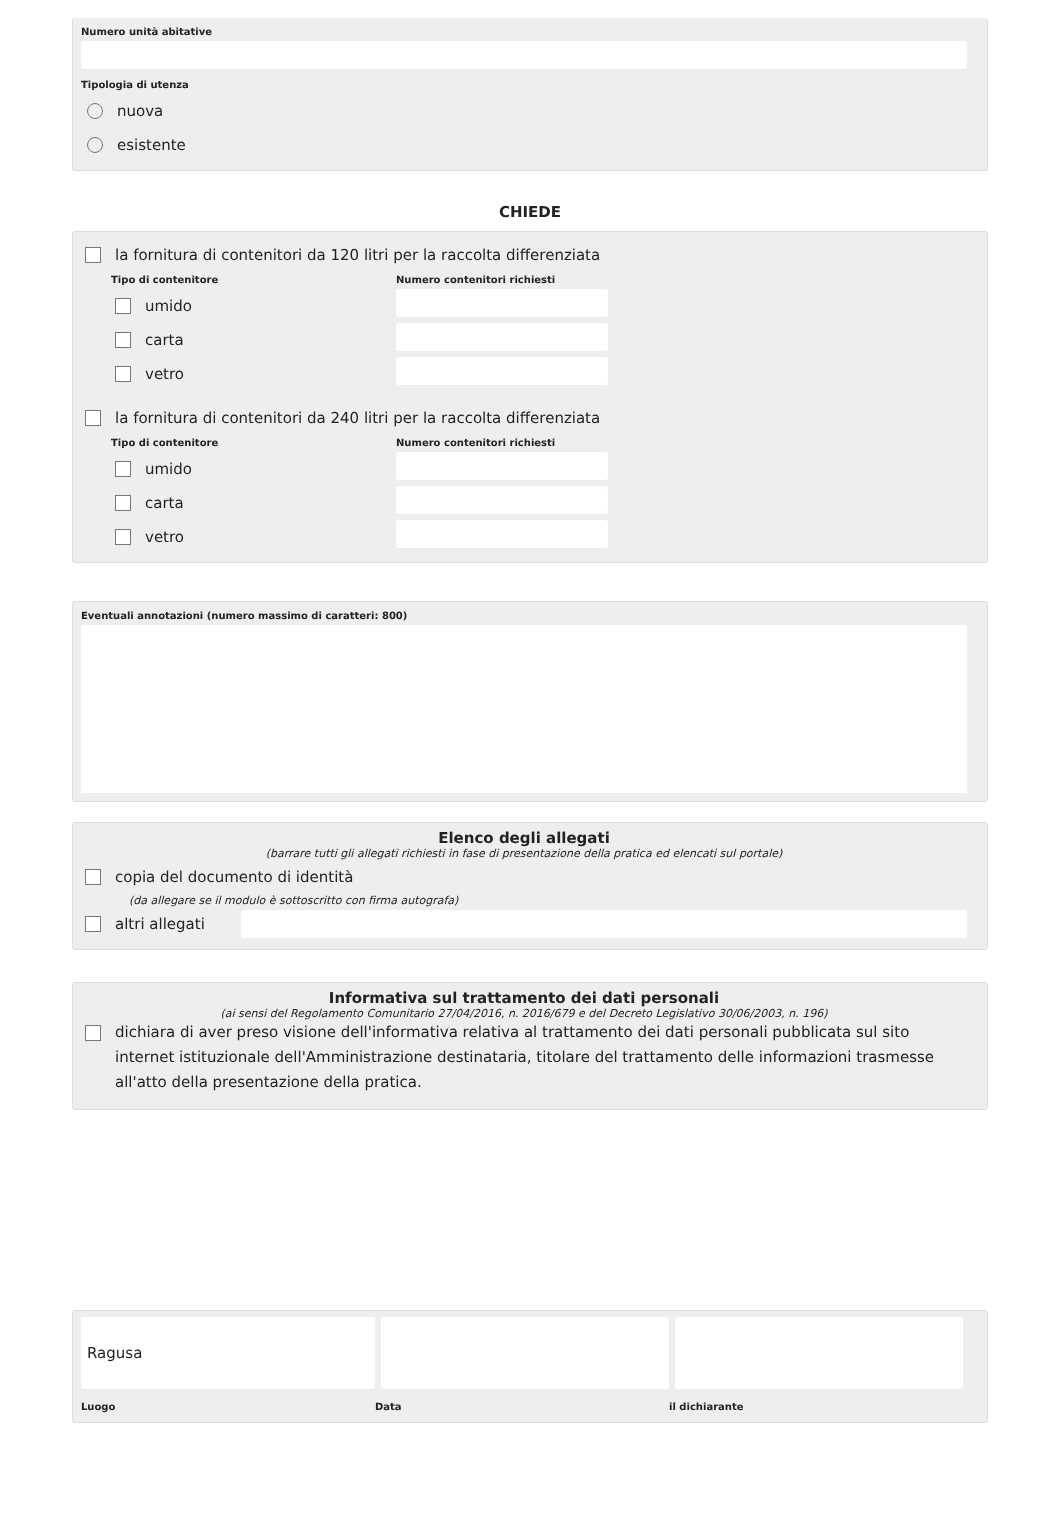Numero unità abitative
Tipologia di utenza
nuova
esistente
CHIEDE
la fornitura di contenitori da 120 litri per la raccolta differenziata
Tipo di contenitore
umido
carta
vetro
Numero contenitori richiesti
la fornitura di contenitori da 240 litri per la raccolta differenziata
Tipo di contenitore
umido
carta
vetro
Numero contenitori richiesti
Eventuali annotazioni (numero massimo di caratteri: 800)
Elenco degli allegati
(barrare tutti gli allegati richiesti in fase di presentazione della pratica ed elencati sul portale)
copia del documento di identità
(da allegare se il modulo è sottoscritto con firma autografa)
altri allegati
Informativa sul trattamento dei dati personali
(ai sensi del Regolamento Comunitario 27/04/2016, n. 2016/679 e del Decreto Legislativo 30/06/2003, n. 196)
dichiara di aver preso visione dell'informativa relativa al trattamento dei dati personali pubblicata sul sito internet istituzionale dell'Amministrazione destinataria, titolare del trattamento delle informazioni trasmesse all'atto della presentazione della pratica.
Ragusa
Luogo Data il dichiarante